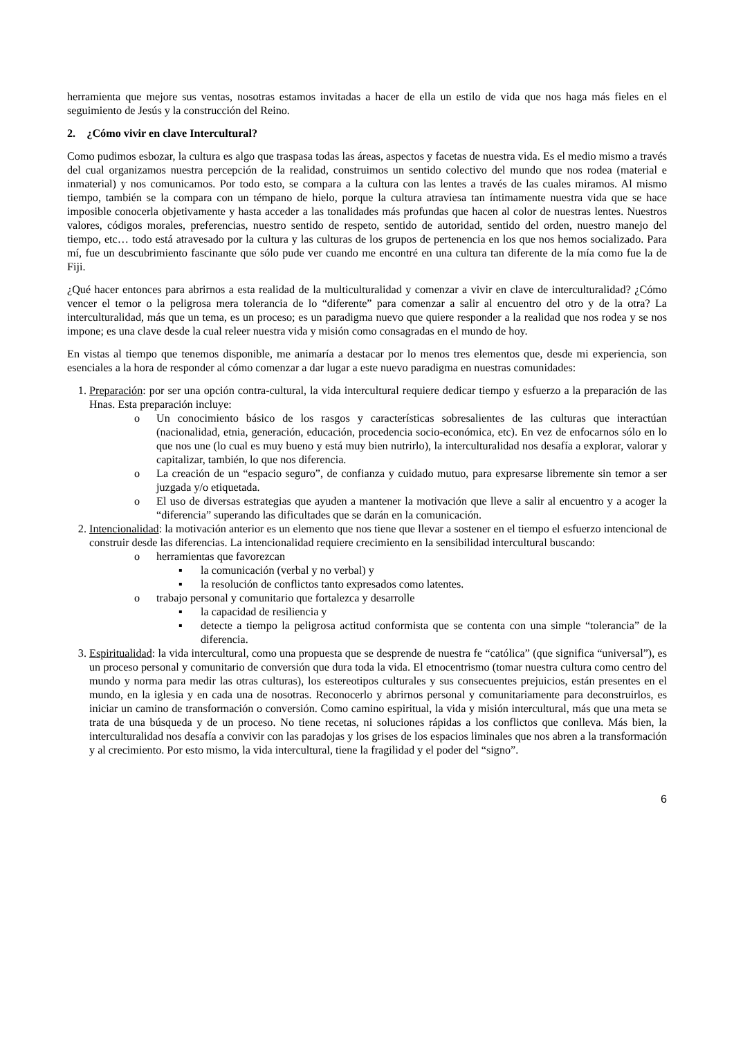herramienta que mejore sus ventas, nosotras estamos invitadas a hacer de ella un estilo de vida que nos haga más fieles en el seguimiento de Jesús y la construcción del Reino.
2. ¿Cómo vivir en clave Intercultural?
Como pudimos esbozar, la cultura es algo que traspasa todas las áreas, aspectos y facetas de nuestra vida. Es el medio mismo a través del cual organizamos nuestra percepción de la realidad, construimos un sentido colectivo del mundo que nos rodea (material e inmaterial) y nos comunicamos. Por todo esto, se compara a la cultura con las lentes a través de las cuales miramos. Al mismo tiempo, también se la compara con un témpano de hielo, porque la cultura atraviesa tan íntimamente nuestra vida que se hace imposible conocerla objetivamente y hasta acceder a las tonalidades más profundas que hacen al color de nuestras lentes. Nuestros valores, códigos morales, preferencias, nuestro sentido de respeto, sentido de autoridad, sentido del orden, nuestro manejo del tiempo, etc… todo está atravesado por la cultura y las culturas de los grupos de pertenencia en los que nos hemos socializado. Para mí, fue un descubrimiento fascinante que sólo pude ver cuando me encontré en una cultura tan diferente de la mía como fue la de Fiji.
¿Qué hacer entonces para abrirnos a esta realidad de la multiculturalidad y comenzar a vivir en clave de interculturalidad? ¿Cómo vencer el temor o la peligrosa mera tolerancia de lo “diferente” para comenzar a salir al encuentro del otro y de la otra? La interculturalidad, más que un tema, es un proceso; es un paradigma nuevo que quiere responder a la realidad que nos rodea y se nos impone; es una clave desde la cual releer nuestra vida y misión como consagradas en el mundo de hoy.
En vistas al tiempo que tenemos disponible, me animaría a destacar por lo menos tres elementos que, desde mi experiencia, son esenciales a la hora de responder al cómo comenzar a dar lugar a este nuevo paradigma en nuestras comunidades:
1. Preparación: por ser una opción contra-cultural, la vida intercultural requiere dedicar tiempo y esfuerzo a la preparación de las Hnas. Esta preparación incluye:
o Un conocimiento básico de los rasgos y características sobresalientes de las culturas que interactúan (nacionalidad, etnia, generación, educación, procedencia socio-económica, etc). En vez de enfocarnos sólo en lo que nos une (lo cual es muy bueno y está muy bien nutrirlo), la interculturalidad nos desafía a explorar, valorar y capitalizar, también, lo que nos diferencia.
o La creación de un “espacio seguro”, de confianza y cuidado mutuo, para expresarse libremente sin temor a ser juzgada y/o etiquetada.
o El uso de diversas estrategias que ayuden a mantener la motivación que lleve a salir al encuentro y a acoger la “diferencia” superando las dificultades que se darán en la comunicación.
2. Intencionalidad: la motivación anterior es un elemento que nos tiene que llevar a sostener en el tiempo el esfuerzo intencional de construir desde las diferencias. La intencionalidad requiere crecimiento en la sensibilidad intercultural buscando:
o herramientas que favorezcan
▪ la comunicación (verbal y no verbal) y
▪ la resolución de conflictos tanto expresados como latentes.
o trabajo personal y comunitario que fortalezca y desarrolle
▪ la capacidad de resiliencia y
▪ detecte a tiempo la peligrosa actitud conformista que se contenta con una simple “tolerancia” de la diferencia.
3. Espiritualidad: la vida intercultural, como una propuesta que se desprende de nuestra fe “católica” (que significa “universal”), es un proceso personal y comunitario de conversión que dura toda la vida. El etnocentrismo (tomar nuestra cultura como centro del mundo y norma para medir las otras culturas), los estereotipos culturales y sus consecuentes prejuicios, están presentes en el mundo, en la iglesia y en cada una de nosotras. Reconocerlo y abrirnos personal y comunitariamente para deconstruirlos, es iniciar un camino de transformación o conversión. Como camino espiritual, la vida y misión intercultural, más que una meta se trata de una búsqueda y de un proceso. No tiene recetas, ni soluciones rápidas a los conflictos que conlleva. Más bien, la interculturalidad nos desafía a convivir con las paradojas y los grises de los espacios liminales que nos abren a la transformación y al crecimiento. Por esto mismo, la vida intercultural, tiene la fragilidad y el poder del “signo”.
6